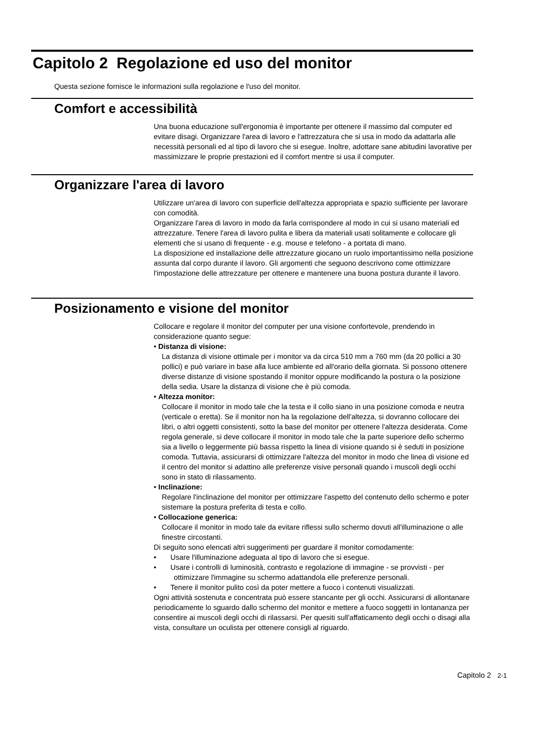Capitolo 2 Regolazione ed uso del monitor
Questa sezione fornisce le informazioni sulla regolazione e l'uso del monitor.
Comfort e accessibilità
Una buona educazione sull'ergonomia è importante per ottenere il massimo dal computer ed evitare disagi. Organizzare l'area di lavoro e l'attrezzatura che si usa in modo da adattarla alle necessità personali ed al tipo di lavoro che si esegue. Inoltre, adottare sane abitudini lavorative per massimizzare le proprie prestazioni ed il comfort mentre si usa il computer.
Organizzare l'area di lavoro
Utilizzare un'area di lavoro con superficie dell'altezza appropriata e spazio sufficiente per lavorare con comodità.
Organizzare l'area di lavoro in modo da farla corrispondere al modo in cui si usano materiali ed attrezzature. Tenere l'area di lavoro pulita e libera da materiali usati solitamente e collocare gli elementi che si usano di frequente - e.g. mouse e telefono - a portata di mano.
La disposizione ed installazione delle attrezzature giocano un ruolo importantissimo nella posizione assunta dal corpo durante il lavoro. Gli argomenti che seguono descrivono come ottimizzare l'impostazione delle attrezzature per ottenere e mantenere una buona postura durante il lavoro.
Posizionamento e visione del monitor
Collocare e regolare il monitor del computer per una visione confortevole, prendendo in considerazione quanto segue:
• Distanza di visione:
La distanza di visione ottimale per i monitor va da circa 510 mm a 760 mm (da 20 pollici a 30 pollici) e può variare in base alla luce ambiente ed all'orario della giornata. Si possono ottenere diverse distanze di visione spostando il monitor oppure modificando la postura o la posizione della sedia. Usare la distanza di visione che è più comoda.
• Altezza monitor:
Collocare il monitor in modo tale che la testa e il collo siano in una posizione comoda e neutra (verticale o eretta). Se il monitor non ha la regolazione dell'altezza, si dovranno collocare dei libri, o altri oggetti consistenti, sotto la base del monitor per ottenere l'altezza desiderata. Come regola generale, si deve collocare il monitor in modo tale che la parte superiore dello schermo sia a livello o leggermente più bassa rispetto la linea di visione quando si è seduti in posizione comoda. Tuttavia, assicurarsi di ottimizzare l'altezza del monitor in modo che linea di visione ed il centro del monitor si adattino alle preferenze visive personali quando i muscoli degli occhi sono in stato di rilassamento.
• Inclinazione:
Regolare l'inclinazione del monitor per ottimizzare l'aspetto del contenuto dello schermo e poter sistemare la postura preferita di testa e collo.
• Collocazione generica:
Collocare il monitor in modo tale da evitare riflessi sullo schermo dovuti all'illuminazione o alle finestre circostanti.
Di seguito sono elencati altri suggerimenti per guardare il monitor comodamente:
• Usare l'illuminazione adeguata al tipo di lavoro che si esegue.
• Usare i controlli di luminosità, contrasto e regolazione di immagine - se provvisti - per ottimizzare l'immagine su schermo adattandola elle preferenze personali.
• Tenere il monitor pulito così da poter mettere a fuoco i contenuti visualizzati.
Ogni attività sostenuta e concentrata può essere stancante per gli occhi. Assicurarsi di allontanare periodicamente lo sguardo dallo schermo del monitor e mettere a fuoco soggetti in lontananza per consentire ai muscoli degli occhi di rilassarsi. Per quesiti sull'affaticamento degli occhi o disagi alla vista, consultare un oculista per ottenere consigli al riguardo.
Capitolo 2 2-1